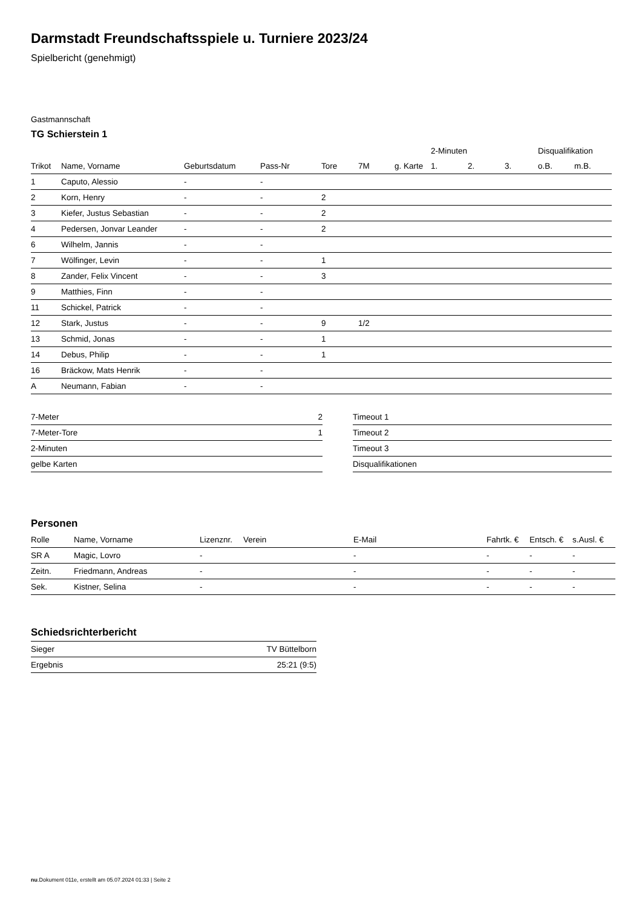Darmstadt Freundschaftsspiele u. Turniere 2023/24
Spielbericht (genehmigt)
Gastmannschaft
TG Schierstein 1
| | | | | | | | 2-Minuten | | | Disqualifikation | |
| --- | --- | --- | --- | --- | --- | --- | --- | --- | --- | --- | --- |
| Trikot | Name, Vorname | Geburtsdatum | Pass-Nr | Tore | 7M | g. Karte | 1. | 2. | 3. | o.B. | m.B. |
| 1 | Caputo, Alessio | - | - | | | | | | | | |
| 2 | Korn, Henry | - | - | 2 | | | | | | | |
| 3 | Kiefer, Justus Sebastian | - | - | 2 | | | | | | | |
| 4 | Pedersen, Jonvar Leander | - | - | 2 | | | | | | | |
| 6 | Wilhelm, Jannis | - | - | | | | | | | | |
| 7 | Wölfinger, Levin | - | - | 1 | | | | | | | |
| 8 | Zander, Felix Vincent | - | - | 3 | | | | | | | |
| 9 | Matthies, Finn | - | - | | | | | | | | |
| 11 | Schickel, Patrick | - | - | | | | | | | | |
| 12 | Stark, Justus | - | - | 9 | 1/2 | | | | | | |
| 13 | Schmid, Jonas | - | - | 1 | | | | | | | |
| 14 | Debus, Philip | - | - | 1 | | | | | | | |
| 16 | Bräckow, Mats Henrik | - | - | | | | | | | | |
| A | Neumann, Fabian | - | - | | | | | | | | |
| 7-Meter | 2 |
| 7-Meter-Tore | 1 |
| 2-Minuten | |
| gelbe Karten | |
| Timeout 1 |
| Timeout 2 |
| Timeout 3 |
| Disqualifikationen |
Personen
| Rolle | Name, Vorname | Lizenznr. | Verein | E-Mail | Fahrtk. € | Entsch. € | s.Ausl. € |
| --- | --- | --- | --- | --- | --- | --- | --- |
| SR A | Magic, Lovro | - | | - | - | - | - |
| Zeitn. | Friedmann, Andreas | - | | - | - | - | - |
| Sek. | Kistner, Selina | - | | - | - | - | - |
Schiedsrichterbericht
| Sieger | TV Büttelborn |
| Ergebnis | 25:21 (9:5) |
nu.Dokument 011e, erstellt am 05.07.2024 01:33 | Seite 2